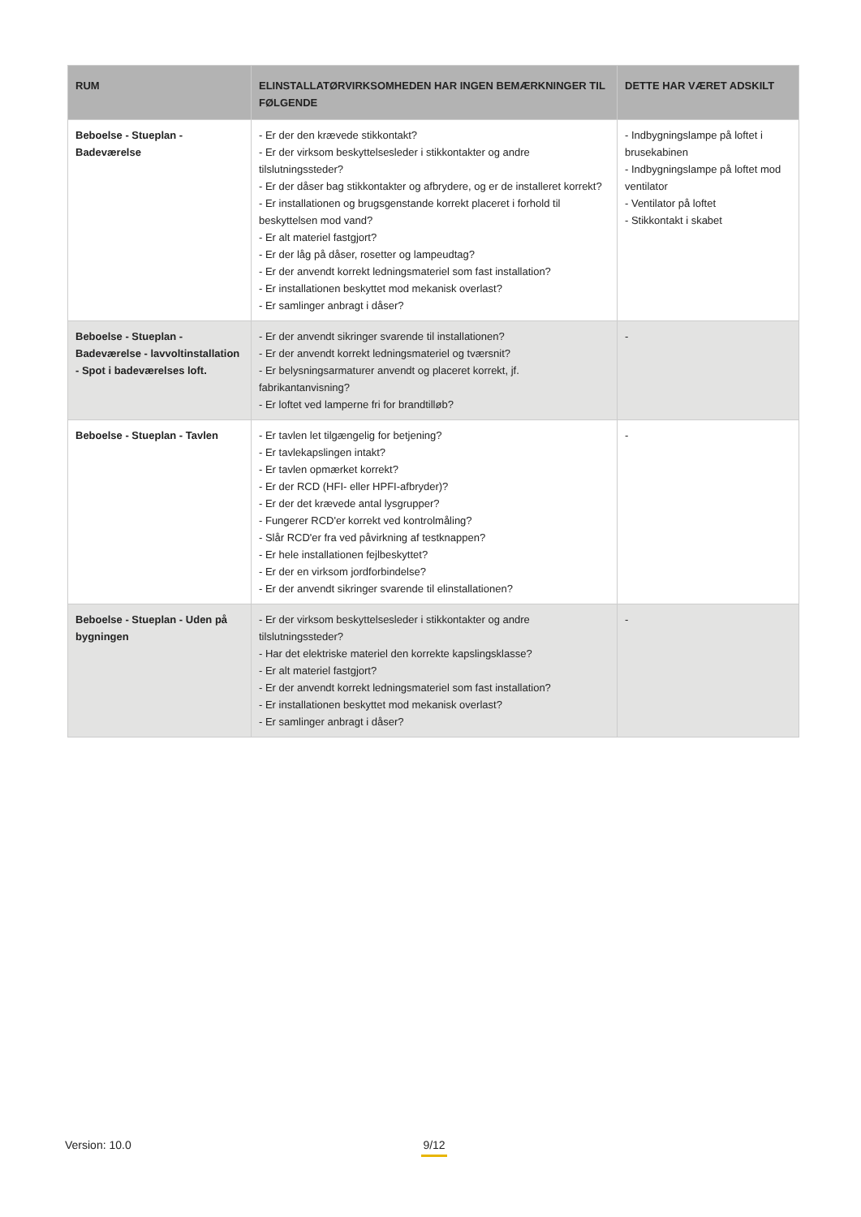| RUM | ELINSTALLATØRVIRKSOMHEDEN HAR INGEN BEMÆRKNINGER TIL FØLGENDE | DETTE HAR VÆRET ADSKILT |
| --- | --- | --- |
| Beboelse - Stueplan - Badeværelse | - Er der den krævede stikkontakt? - Er der virksom beskyttelsesleder i stikkontakter og andre tilslutningssteder? - Er der dåser bag stikkontakter og afbrydere, og er de installeret korrekt? - Er installationen og brugsgenstande korrekt placeret i forhold til beskyttelsen mod vand? - Er alt materiel fastgjort? - Er der låg på dåser, rosetter og lampeudtag? - Er der anvendt korrekt ledningsmateriel som fast installation? - Er installationen beskyttet mod mekanisk overlast? - Er samlinger anbragt i dåser? | - Indbygningslampe på loftet i brusekabinen - Indbygningslampe på loftet mod ventilator - Ventilator på loftet - Stikkontakt i skabet |
| Beboelse - Stueplan - Badeværelse - lavvoltinstallation - Spot i badeværelses loft. | - Er der anvendt sikringer svarende til installationen? - Er der anvendt korrekt ledningsmateriel og tværsnit? - Er belysningsarmaturer anvendt og placeret korrekt, jf. fabrikantanvisning? - Er loftet ved lamperne fri for brandtilløb? | - |
| Beboelse - Stueplan - Tavlen | - Er tavlen let tilgængelig for betjening? - Er tavlekapslingen intakt? - Er tavlen opmærket korrekt? - Er der RCD (HFI- eller HPFI-afbryder)? - Er der det krævede antal lysgrupper? - Fungerer RCD'er korrekt ved kontrolmåling? - Slår RCD'er fra ved påvirkning af testknappen? - Er hele installationen fejlbeskyttet? - Er der en virksom jordforbindelse? - Er der anvendt sikringer svarende til elinstallationen? | - |
| Beboelse - Stueplan - Uden på bygningen | - Er der virksom beskyttelsesleder i stikkontakter og andre tilslutningssteder? - Har det elektriske materiel den korrekte kapslingsklasse? - Er alt materiel fastgjort? - Er der anvendt korrekt ledningsmateriel som fast installation? - Er installationen beskyttet mod mekanisk overlast? - Er samlinger anbragt i dåser? | - |
Version: 10.0
9/12